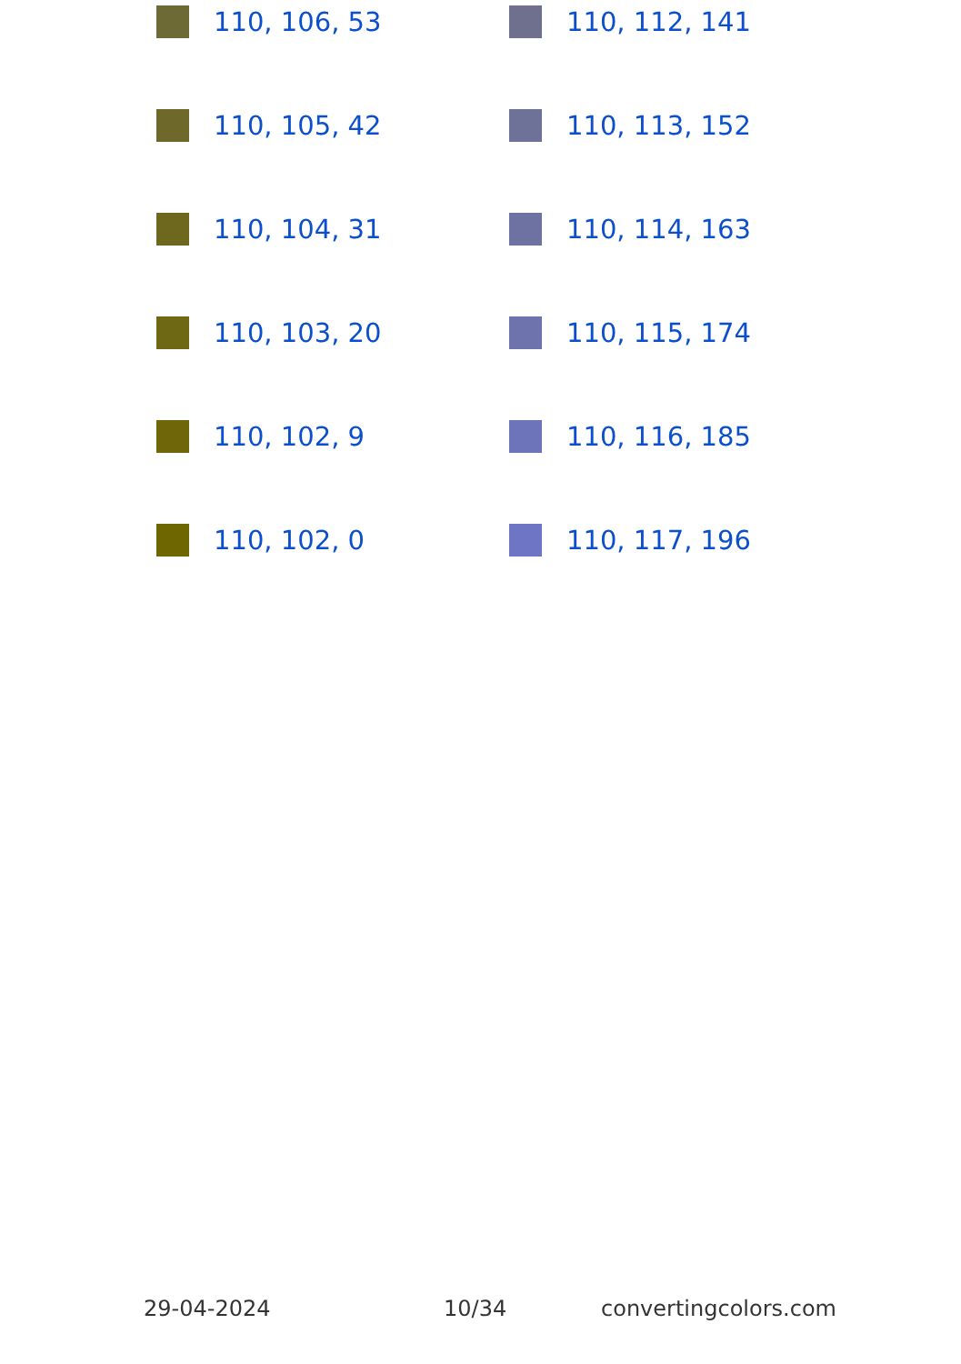110, 106, 53 110, 112, 141
110, 105, 42 110, 113, 152
110, 104, 31 110, 114, 163
110, 103, 20 110, 115, 174
110, 102, 9 110, 116, 185
110, 102, 0 110, 117, 196
29-04-2024 10/34 convertingcolors.com